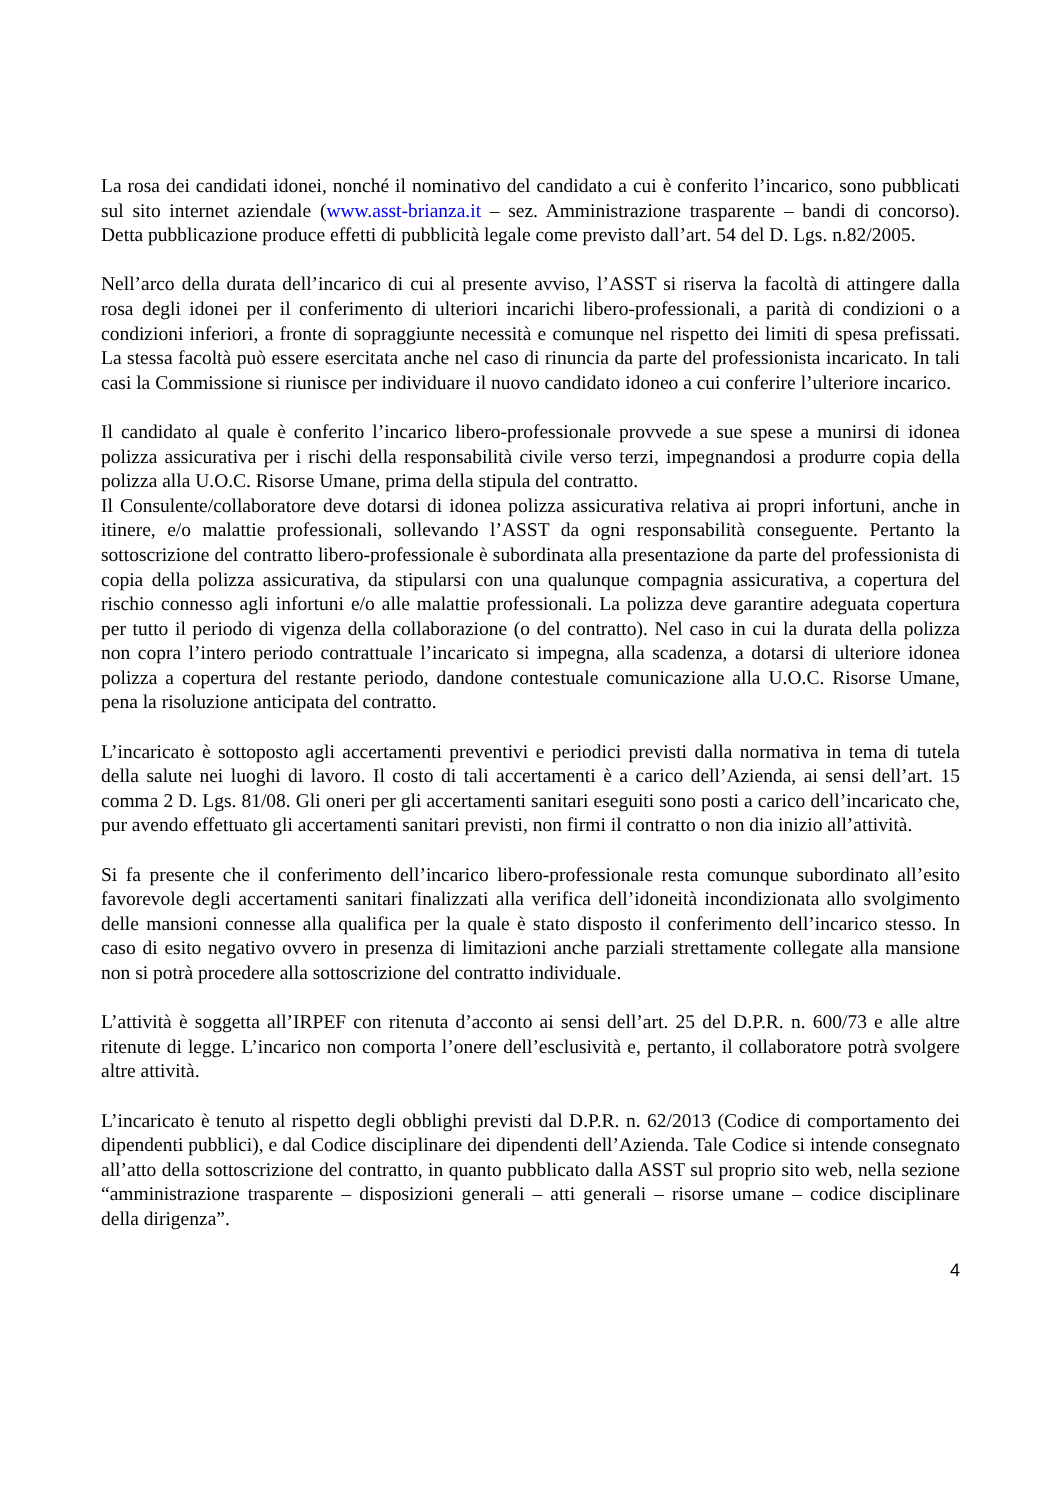La rosa dei candidati idonei, nonché il nominativo del candidato a cui è conferito l’incarico, sono pubblicati sul sito internet aziendale (www.asst-brianza.it – sez. Amministrazione trasparente – bandi di concorso). Detta pubblicazione produce effetti di pubblicità legale come previsto dall’art. 54 del D. Lgs. n.82/2005.
Nell’arco della durata dell’incarico di cui al presente avviso, l’ASST si riserva la facoltà di attingere dalla rosa degli idonei per il conferimento di ulteriori incarichi libero-professionali, a parità di condizioni o a condizioni inferiori, a fronte di sopraggiunte necessità e comunque nel rispetto dei limiti di spesa prefissati. La stessa facoltà può essere esercitata anche nel caso di rinuncia da parte del professionista incaricato. In tali casi la Commissione si riunisce per individuare il nuovo candidato idoneo a cui conferire l’ulteriore incarico.
Il candidato al quale è conferito l’incarico libero-professionale provvede a sue spese a munirsi di idonea polizza assicurativa per i rischi della responsabilità civile verso terzi, impegnandosi a produrre copia della polizza alla U.O.C. Risorse Umane, prima della stipula del contratto.
Il Consulente/collaboratore deve dotarsi di idonea polizza assicurativa relativa ai propri infortuni, anche in itinere, e/o malattie professionali, sollevando l’ASST da ogni responsabilità conseguente. Pertanto la sottoscrizione del contratto libero-professionale è subordinata alla presentazione da parte del professionista di copia della polizza assicurativa, da stipularsi con una qualunque compagnia assicurativa, a copertura del rischio connesso agli infortuni e/o alle malattie professionali. La polizza deve garantire adeguata copertura per tutto il periodo di vigenza della collaborazione (o del contratto). Nel caso in cui la durata della polizza non copra l’intero periodo contrattuale l’incaricato si impegna, alla scadenza, a dotarsi di ulteriore idonea polizza a copertura del restante periodo, dandone contestuale comunicazione alla U.O.C. Risorse Umane, pena la risoluzione anticipata del contratto.
L’incaricato è sottoposto agli accertamenti preventivi e periodici previsti dalla normativa in tema di tutela della salute nei luoghi di lavoro. Il costo di tali accertamenti è a carico dell’Azienda, ai sensi dell’art. 15 comma 2 D. Lgs. 81/08. Gli oneri per gli accertamenti sanitari eseguiti sono posti a carico dell’incaricato che, pur avendo effettuato gli accertamenti sanitari previsti, non firmi il contratto o non dia inizio all’attività.
Si fa presente che il conferimento dell’incarico libero-professionale resta comunque subordinato all’esito favorevole degli accertamenti sanitari finalizzati alla verifica dell’idoneità incondizionata allo svolgimento delle mansioni connesse alla qualifica per la quale è stato disposto il conferimento dell’incarico stesso. In caso di esito negativo ovvero in presenza di limitazioni anche parziali strettamente collegate alla mansione non si potrà procedere alla sottoscrizione del contratto individuale.
L’attività è soggetta all’IRPEF con ritenuta d’acconto ai sensi dell’art. 25 del D.P.R. n. 600/73 e alle altre ritenute di legge. L’incarico non comporta l’onere dell’esclusività e, pertanto, il collaboratore potrà svolgere altre attività.
L’incaricato è tenuto al rispetto degli obblighi previsti dal D.P.R. n. 62/2013 (Codice di comportamento dei dipendenti pubblici), e dal Codice disciplinare dei dipendenti dell’Azienda. Tale Codice si intende consegnato all’atto della sottoscrizione del contratto, in quanto pubblicato dalla ASST sul proprio sito web, nella sezione “amministrazione trasparente – disposizioni generali – atti generali – risorse umane – codice disciplinare della dirigenza”.
4